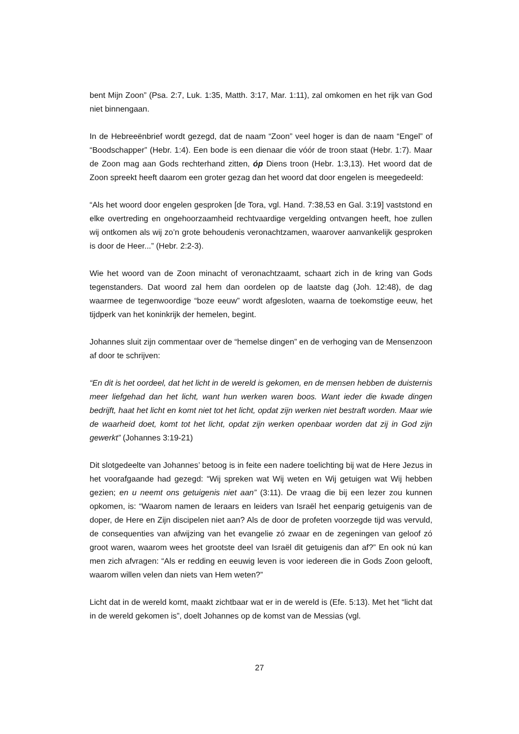bent Mijn Zoon” (Psa. 2:7, Luk. 1:35, Matth. 3:17, Mar. 1:11), zal omkomen en het rijk van God niet binnengaan.
In de Hebreeënbrief wordt gezegd, dat de naam “Zoon” veel hoger is dan de naam “Engel” of “Boodschapper” (Hebr. 1:4). Een bode is een dienaar die vóór de troon staat (Hebr. 1:7). Maar de Zoon mag aan Gods rechterhand zitten, óp Diens troon (Hebr. 1:3,13). Het woord dat de Zoon spreekt heeft daarom een groter gezag dan het woord dat door engelen is meegedeeld:
“Als het woord door engelen gesproken [de Tora, vgl. Hand. 7:38,53 en Gal. 3:19] vaststond en elke overtreding en ongehoorzaamheid rechtvaardige vergelding ontvangen heeft, hoe zullen wij ontkomen als wij zo’n grote behoudenis veronachtzamen, waarover aanvankelijk gesproken is door de Heer...” (Hebr. 2:2-3).
Wie het woord van de Zoon minacht of veronachtzaamt, schaart zich in de kring van Gods tegenstanders. Dat woord zal hem dan oordelen op de laatste dag (Joh. 12:48), de dag waarmee de tegenwoordige “boze eeuw” wordt afgesloten, waarna de toekomstige eeuw, het tijdperk van het koninkrijk der hemelen, begint.
Johannes sluit zijn commentaar over de “hemelse dingen” en de verhoging van de Mensenzoon af door te schrijven:
“En dit is het oordeel, dat het licht in de wereld is gekomen, en de mensen hebben de duisternis meer liefgehad dan het licht, want hun werken waren boos. Want ieder die kwade dingen bedrijft, haat het licht en komt niet tot het licht, opdat zijn werken niet bestraft worden. Maar wie de waarheid doet, komt tot het licht, opdat zijn werken openbaar worden dat zij in God zijn gewerkt” (Johannes 3:19-21)
Dit slotgedeelte van Johannes’ betoog is in feite een nadere toelichting bij wat de Here Jezus in het voorafgaande had gezegd: “Wij spreken wat Wij weten en Wij getuigen wat Wij hebben gezien; en u neemt ons getuigenis niet aan” (3:11). De vraag die bij een lezer zou kunnen opkomen, is: “Waarom namen de leraars en leiders van Israël het eenparig getuigenis van de doper, de Here en Zijn discipelen niet aan? Als de door de profeten voorzegde tijd was vervuld, de consequenties van afwijzing van het evangelie zó zwaar en de zegeningen van geloof zó groot waren, waarom wees het grootste deel van Israël dit getuigenis dan af?” En ook nú kan men zich afvragen: “Als er redding en eeuwig leven is voor iedereen die in Gods Zoon gelooft, waarom willen velen dan niets van Hem weten?”
Licht dat in de wereld komt, maakt zichtbaar wat er in de wereld is (Efe. 5:13). Met het “licht dat in de wereld gekomen is”, doelt Johannes op de komst van de Messias (vgl.
27